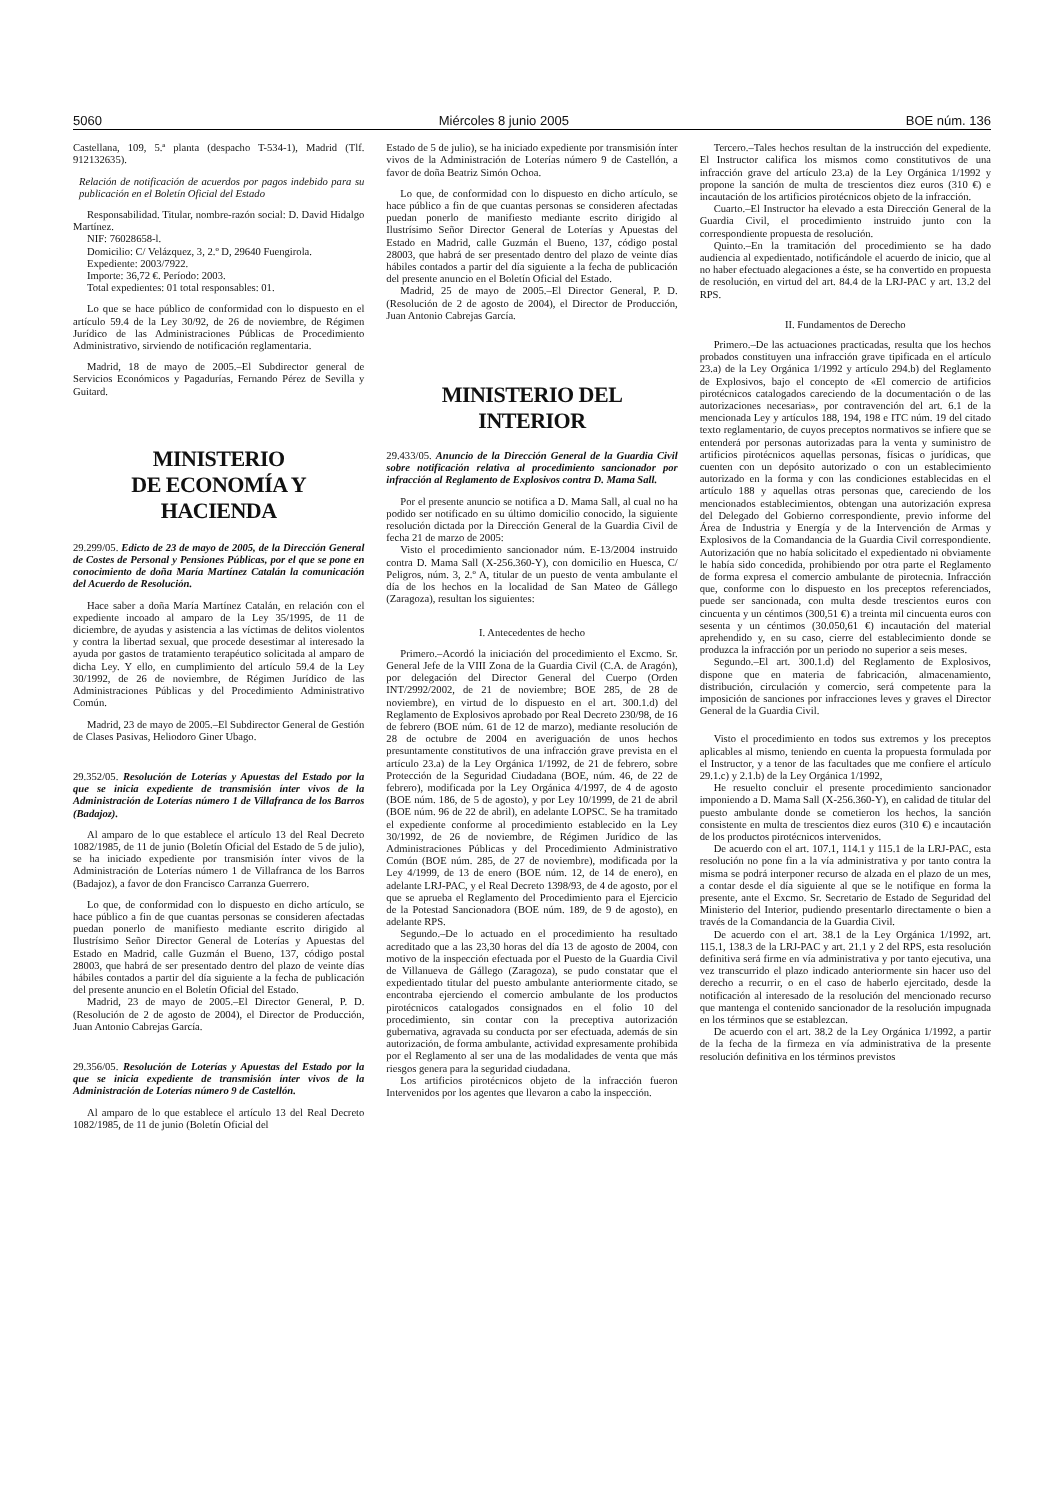5060 Miércoles 8 junio 2005 BOE núm. 136
Castellana, 109, 5.ª planta (despacho T-534-1), Madrid (Tlf. 912132635).
Relación de notificación de acuerdos por pagos indebido para su publicación en el Boletín Oficial del Estado
Responsabilidad. Titular, nombre-razón social: D. David Hidalgo Martínez.
NIF: 76028658-l.
Domicilio: C/ Velázquez, 3, 2.º D, 29640 Fuengirola.
Expediente: 2003/7922.
Importe: 36,72 €. Período: 2003.
Total expedientes: 01 total responsables: 01.
Lo que se hace público de conformidad con lo dispuesto en el artículo 59.4 de la Ley 30/92, de 26 de noviembre, de Régimen Jurídico de las Administraciones Públicas de Procedimiento Administrativo, sirviendo de notificación reglamentaria.
Madrid, 18 de mayo de 2005.–El Subdirector general de Servicios Económicos y Pagadurías, Fernando Pérez de Sevilla y Guitard.
MINISTERIO
DE ECONOMÍA Y HACIENDA
29.299/05. Edicto de 23 de mayo de 2005, de la Dirección General de Costes de Personal y Pensiones Públicas, por el que se pone en conocimiento de doña María Martínez Catalán la comunicación del Acuerdo de Resolución.
Hace saber a doña María Martínez Catalán, en relación con el expediente incoado al amparo de la Ley 35/1995, de 11 de diciembre, de ayudas y asistencia a las víctimas de delitos violentos y contra la libertad sexual, que procede desestimar al interesado la ayuda por gastos de tratamiento terapéutico solicitada al amparo de dicha Ley. Y ello, en cumplimiento del artículo 59.4 de la Ley 30/1992, de 26 de noviembre, de Régimen Jurídico de las Administraciones Públicas y del Procedimiento Administrativo Común.
Madrid, 23 de mayo de 2005.–El Subdirector General de Gestión de Clases Pasivas, Heliodoro Giner Ubago.
29.352/05. Resolución de Loterías y Apuestas del Estado por la que se inicia expediente de transmisión ínter vivos de la Administración de Loterías número 1 de Villafranca de los Barros (Badajoz).
Al amparo de lo que establece el artículo 13 del Real Decreto 1082/1985, de 11 de junio (Boletín Oficial del Estado de 5 de julio), se ha iniciado expediente por transmisión ínter vivos de la Administración de Loterías número 1 de Villafranca de los Barros (Badajoz), a favor de don Francisco Carranza Guerrero.
Lo que, de conformidad con lo dispuesto en dicho artículo, se hace público a fin de que cuantas personas se consideren afectadas puedan ponerlo de manifiesto mediante escrito dirigido al Ilustrísimo Señor Director General de Loterías y Apuestas del Estado en Madrid, calle Guzmán el Bueno, 137, código postal 28003, que habrá de ser presentado dentro del plazo de veinte días hábiles contados a partir del día siguiente a la fecha de publicación del presente anuncio en el Boletín Oficial del Estado.
Madrid, 23 de mayo de 2005.–El Director General, P. D. (Resolución de 2 de agosto de 2004), el Director de Producción, Juan Antonio Cabrejas García.
29.356/05. Resolución de Loterías y Apuestas del Estado por la que se inicia expediente de transmisión ínter vivos de la Administración de Loterías número 9 de Castellón.
Al amparo de lo que establece el artículo 13 del Real Decreto 1082/1985, de 11 de junio (Boletín Oficial del
Estado de 5 de julio), se ha iniciado expediente por transmisión ínter vivos de la Administración de Loterías número 9 de Castellón, a favor de doña Beatriz Simón Ochoa.
Lo que, de conformidad con lo dispuesto en dicho artículo, se hace público a fin de que cuantas personas se consideren afectadas puedan ponerlo de manifiesto mediante escrito dirigido al Ilustrísimo Señor Director General de Loterías y Apuestas del Estado en Madrid, calle Guzmán el Bueno, 137, código postal 28003, que habrá de ser presentado dentro del plazo de veinte días hábiles contados a partir del día siguiente a la fecha de publicación del presente anuncio en el Boletín Oficial del Estado.
Madrid, 25 de mayo de 2005.–El Director General, P. D. (Resolución de 2 de agosto de 2004), el Director de Producción, Juan Antonio Cabrejas García.
MINISTERIO DEL INTERIOR
29.433/05. Anuncio de la Dirección General de la Guardia Civil sobre notificación relativa al procedimiento sancionador por infracción al Reglamento de Explosivos contra D. Mama Sall.
Por el presente anuncio se notifica a D. Mama Sall, al cual no ha podido ser notificado en su último domicilio conocido, la siguiente resolución dictada por la Dirección General de la Guardia Civil de fecha 21 de marzo de 2005:
Visto el procedimiento sancionador núm. E-13/2004 instruido contra D. Mama Sall (X-256.360-Y), con domicilio en Huesca, C/ Peligros, núm. 3, 2.º A, titular de un puesto de venta ambulante el día de los hechos en la localidad de San Mateo de Gállego (Zaragoza), resultan los siguientes:
I. Antecedentes de hecho
Primero.–Acordó la iniciación del procedimiento el Excmo. Sr. General Jefe de la VIII Zona de la Guardia Civil (C.A. de Aragón), por delegación del Director General del Cuerpo (Orden INT/2992/2002, de 21 de noviembre; BOE 285, de 28 de noviembre), en virtud de lo dispuesto en el art. 300.1.d) del Reglamento de Explosivos aprobado por Real Decreto 230/98, de 16 de febrero (BOE núm. 61 de 12 de marzo), mediante resolución de 28 de octubre de 2004 en averiguación de unos hechos presuntamente constitutivos de una infracción grave prevista en el artículo 23.a) de la Ley Orgánica 1/1992, de 21 de febrero, sobre Protección de la Seguridad Ciudadana (BOE, núm. 46, de 22 de febrero), modificada por la Ley Orgánica 4/1997, de 4 de agosto (BOE núm. 186, de 5 de agosto), y por Ley 10/1999, de 21 de abril (BOE núm. 96 de 22 de abril), en adelante LOPSC. Se ha tramitado el expediente conforme al procedimiento establecido en la Ley 30/1992, de 26 de noviembre, de Régimen Jurídico de las Administraciones Públicas y del Procedimiento Administrativo Común (BOE núm. 285, de 27 de noviembre), modificada por la Ley 4/1999, de 13 de enero (BOE núm. 12, de 14 de enero), en adelante LRJ-PAC, y el Real Decreto 1398/93, de 4 de agosto, por el que se aprueba el Reglamento del Procedimiento para el Ejercicio de la Potestad Sancionadora (BOE núm. 189, de 9 de agosto), en adelante RPS.
Segundo.–De lo actuado en el procedimiento ha resultado acreditado que a las 23,30 horas del día 13 de agosto de 2004, con motivo de la inspección efectuada por el Puesto de la Guardia Civil de Villanueva de Gállego (Zaragoza), se pudo constatar que el expedientado titular del puesto ambulante anteriormente citado, se encontraba ejerciendo el comercio ambulante de los productos pirotécnicos catalogados consignados en el folio 10 del procedimiento, sin contar con la preceptiva autorización gubernativa, agravada su conducta por ser efectuada, además de sin autorización, de forma ambulante, actividad expresamente prohibida por el Reglamento al ser una de las modalidades de venta que más riesgos genera para la seguridad ciudadana.
Los artificios pirotécnicos objeto de la infracción fueron Intervenidos por los agentes que llevaron a cabo la inspección.
Tercero.–Tales hechos resultan de la instrucción del expediente. El Instructor califica los mismos como constitutivos de una infracción grave del artículo 23.a) de la Ley Orgánica 1/1992 y propone la sanción de multa de trescientos diez euros (310 €) e incautación de los artificios pirotécnicos objeto de la infracción.
Cuarto.–El Instructor ha elevado a esta Dirección General de la Guardia Civil, el procedimiento instruido junto con la correspondiente propuesta de resolución.
Quinto.–En la tramitación del procedimiento se ha dado audiencia al expedientado, notificándole el acuerdo de inicio, que al no haber efectuado alegaciones a éste, se ha convertido en propuesta de resolución, en virtud del art. 84.4 de la LRJ-PAC y art. 13.2 del RPS.
II. Fundamentos de Derecho
Primero.–De las actuaciones practicadas, resulta que los hechos probados constituyen una infracción grave tipificada en el artículo 23.a) de la Ley Orgánica 1/1992 y artículo 294.b) del Reglamento de Explosivos, bajo el concepto de «El comercio de artificios pirotécnicos catalogados careciendo de la documentación o de las autorizaciones necesarias», por contravención del art. 6.1 de la mencionada Ley y artículos 188, 194, 198 e ITC núm. 19 del citado texto reglamentario, de cuyos preceptos normativos se infiere que se entenderá por personas autorizadas para la venta y suministro de artificios pirotécnicos aquellas personas, físicas o jurídicas, que cuenten con un depósito autorizado o con un establecimiento autorizado en la forma y con las condiciones establecidas en el artículo 188 y aquellas otras personas que, careciendo de los mencionados establecimientos, obtengan una autorización expresa del Delegado del Gobierno correspondiente, previo informe del Área de Industria y Energía y de la Intervención de Armas y Explosivos de la Comandancia de la Guardia Civil correspondiente. Autorización que no había solicitado el expedientado ni obviamente le había sido concedida, prohibiendo por otra parte el Reglamento de forma expresa el comercio ambulante de pirotecnia. Infracción que, conforme con lo dispuesto en los preceptos referenciados, puede ser sancionada, con multa desde trescientos euros con cincuenta y un céntimos (300,51 €) a treinta mil cincuenta euros con sesenta y un céntimos (30.050,61 €) incautación del material aprehendido y, en su caso, cierre del establecimiento donde se produzca la infracción por un periodo no superior a seis meses.
Segundo.–El art. 300.1.d) del Reglamento de Explosivos, dispone que en materia de fabricación, almacenamiento, distribución, circulación y comercio, será competente para la imposición de sanciones por infracciones leves y graves el Director General de la Guardia Civil.
Visto el procedimiento en todos sus extremos y los preceptos aplicables al mismo, teniendo en cuenta la propuesta formulada por el Instructor, y a tenor de las facultades que me confiere el artículo 29.1.c) y 2.1.b) de la Ley Orgánica 1/1992,
He resuelto concluir el presente procedimiento sancionador imponiendo a D. Mama Sall (X-256.360-Y), en calidad de titular del puesto ambulante donde se cometieron los hechos, la sanción consistente en multa de trescientos diez euros (310 €) e incautación de los productos pirotécnicos intervenidos.
De acuerdo con el art. 107.1, 114.1 y 115.1 de la LRJ-PAC, esta resolución no pone fin a la vía administrativa y por tanto contra la misma se podrá interponer recurso de alzada en el plazo de un mes, a contar desde el día siguiente al que se le notifique en forma la presente, ante el Excmo. Sr. Secretario de Estado de Seguridad del Ministerio del Interior, pudiendo presentarlo directamente o bien a través de la Comandancia de la Guardia Civil.
De acuerdo con el art. 38.1 de la Ley Orgánica 1/1992, art. 115.1, 138.3 de la LRJ-PAC y art. 21.1 y 2 del RPS, esta resolución definitiva será firme en vía administrativa y por tanto ejecutiva, una vez transcurrido el plazo indicado anteriormente sin hacer uso del derecho a recurrir, o en el caso de haberlo ejercitado, desde la notificación al interesado de la resolución del mencionado recurso que mantenga el contenido sancionador de la resolución impugnada en los términos que se establezcan.
De acuerdo con el art. 38.2 de la Ley Orgánica 1/1992, a partir de la fecha de la firmeza en vía administrativa de la presente resolución definitiva en los términos previstos